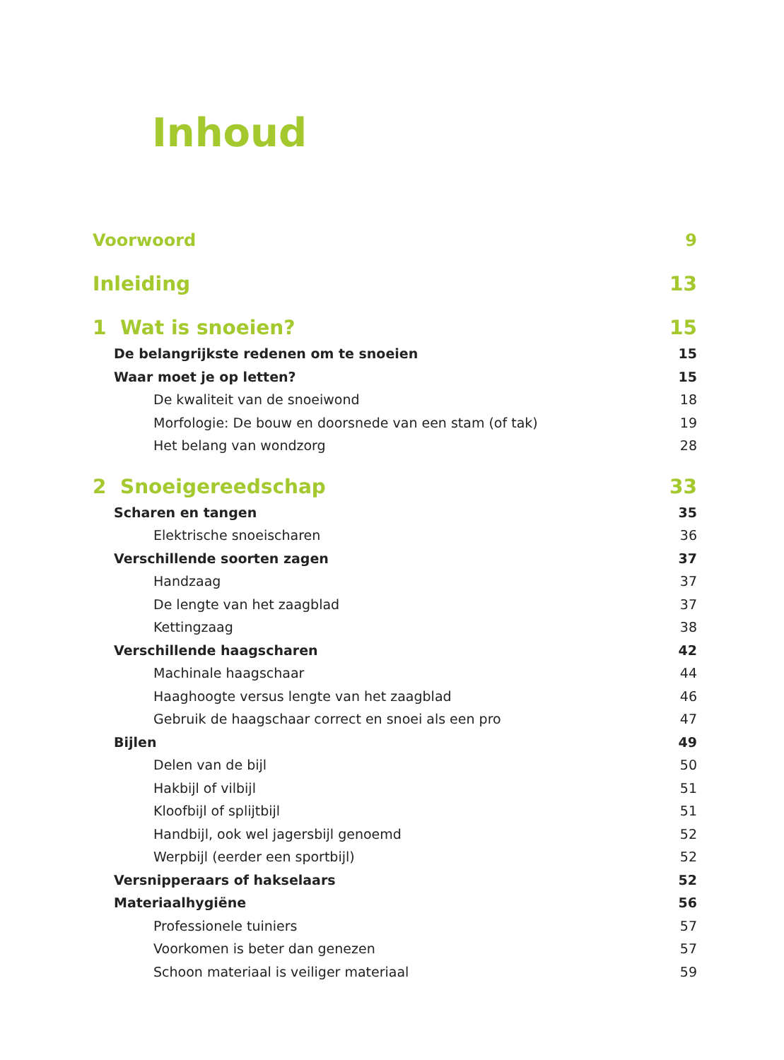Inhoud
Voorwoord 9
Inleiding 13
1 Wat is snoeien? 15
De belangrijkste redenen om te snoeien 15
Waar moet je op letten? 15
De kwaliteit van de snoeiwond 18
Morfologie: De bouw en doorsnede van een stam (of tak) 19
Het belang van wondzorg 28
2 Snoeigereedschap 33
Scharen en tangen 35
Elektrische snoeischaren 36
Verschillende soorten zagen 37
Handzaag 37
De lengte van het zaagblad 37
Kettingzaag 38
Verschillende haagscharen 42
Machinale haagschaar 44
Haaghoogte versus lengte van het zaagblad 46
Gebruik de haagschaar correct en snoei als een pro 47
Bijlen 49
Delen van de bijl 50
Hakbijl of vilbijl 51
Kloofbijl of splijtbijl 51
Handbijl, ook wel jagersbijl genoemd 52
Werpbijl (eerder een sportbijl) 52
Versnipperaars of hakselaars 52
Materiaalhygiëne 56
Professionele tuiniers 57
Voorkomen is beter dan genezen 57
Schoon materiaal is veiliger materiaal 59